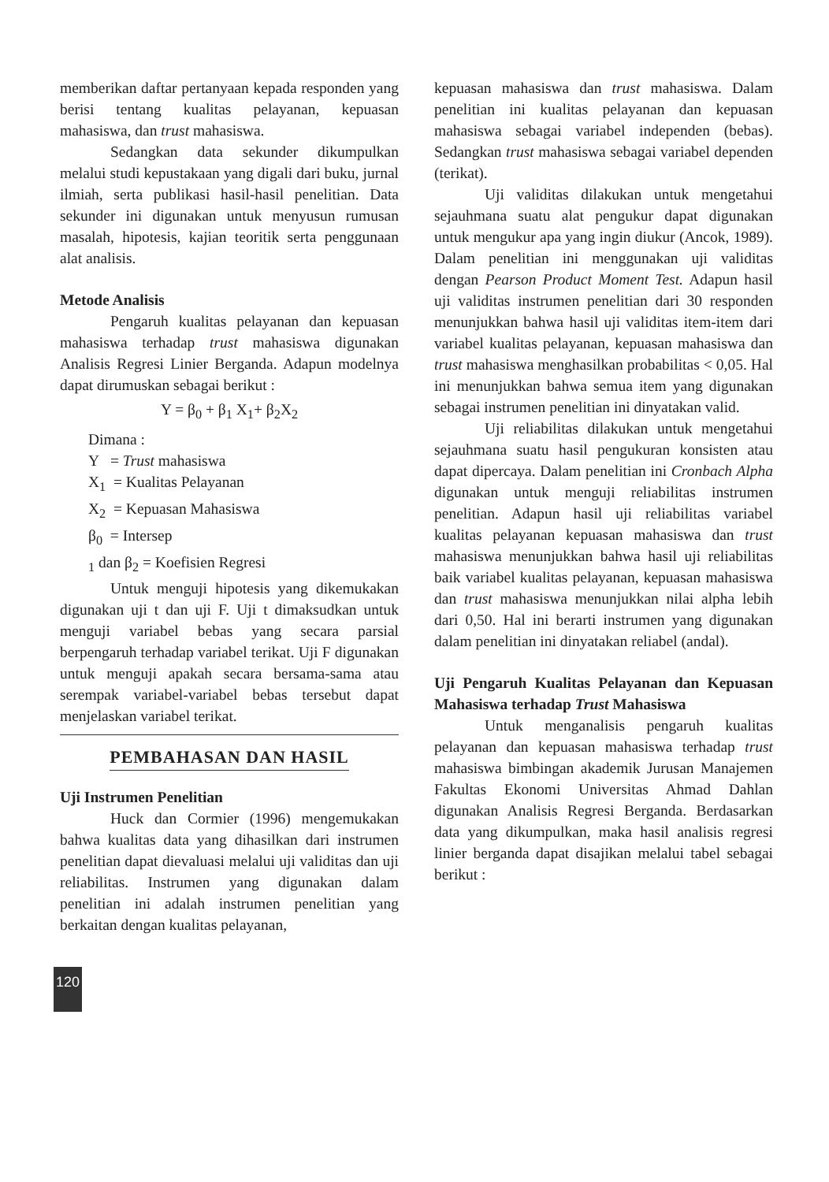memberikan daftar pertanyaan kepada responden yang berisi tentang kualitas pelayanan, kepuasan mahasiswa, dan trust mahasiswa.
Sedangkan data sekunder dikumpulkan melalui studi kepustakaan yang digali dari buku, jurnal ilmiah, serta publikasi hasil-hasil penelitian. Data sekunder ini digunakan untuk menyusun rumusan masalah, hipotesis, kajian teoritik serta penggunaan alat analisis.
Metode Analisis
Pengaruh kualitas pelayanan dan kepuasan mahasiswa terhadap trust mahasiswa digunakan Analisis Regresi Linier Berganda. Adapun modelnya dapat dirumuskan sebagai berikut :
Y = β<sub>0</sub> + β<sub>1</sub> X<sub>1</sub>+ β<sub>2</sub>X<sub>2</sub>
Dimana :
Y = Trust mahasiswa
X<sub>1</sub> = Kualitas Pelayanan
X<sub>2</sub> = Kepuasan Mahasiswa
β<sub>0</sub> = Intersep
<sub>1</sub> dan β<sub>2</sub> = Koefisien Regresi
Untuk menguji hipotesis yang dikemukakan digunakan uji t dan uji F. Uji t dimaksudkan untuk menguji variabel bebas yang secara parsial berpengaruh terhadap variabel terikat. Uji F digunakan untuk menguji apakah secara bersama-sama atau serempak variabel-variabel bebas tersebut dapat menjelaskan variabel terikat.
PEMBAHASAN DAN HASIL
Uji Instrumen Penelitian
Huck dan Cormier (1996) mengemukakan bahwa kualitas data yang dihasilkan dari instrumen penelitian dapat dievaluasi melalui uji validitas dan uji reliabilitas. Instrumen yang digunakan dalam penelitian ini adalah instrumen penelitian yang berkaitan dengan kualitas pelayanan,
kepuasan mahasiswa dan trust mahasiswa. Dalam penelitian ini kualitas pelayanan dan kepuasan mahasiswa sebagai variabel independen (bebas). Sedangkan trust mahasiswa sebagai variabel dependen (terikat).
Uji validitas dilakukan untuk mengetahui sejauhmana suatu alat pengukur dapat digunakan untuk mengukur apa yang ingin diukur (Ancok, 1989). Dalam penelitian ini menggunakan uji validitas dengan Pearson Product Moment Test. Adapun hasil uji validitas instrumen penelitian dari 30 responden menunjukkan bahwa hasil uji validitas item-item dari variabel kualitas pelayanan, kepuasan mahasiswa dan trust mahasiswa menghasilkan probabilitas < 0,05. Hal ini menunjukkan bahwa semua item yang digunakan sebagai instrumen penelitian ini dinyatakan valid.
Uji reliabilitas dilakukan untuk mengetahui sejauhmana suatu hasil pengukuran konsisten atau dapat dipercaya. Dalam penelitian ini Cronbach Alpha digunakan untuk menguji reliabilitas instrumen penelitian. Adapun hasil uji reliabilitas variabel kualitas pelayanan kepuasan mahasiswa dan trust mahasiswa menunjukkan bahwa hasil uji reliabilitas baik variabel kualitas pelayanan, kepuasan mahasiswa dan trust mahasiswa menunjukkan nilai alpha lebih dari 0,50. Hal ini berarti instrumen yang digunakan dalam penelitian ini dinyatakan reliabel (andal).
Uji Pengaruh Kualitas Pelayanan dan Kepuasan Mahasiswa terhadap Trust Mahasiswa
Untuk menganalisis pengaruh kualitas pelayanan dan kepuasan mahasiswa terhadap trust mahasiswa bimbingan akademik Jurusan Manajemen Fakultas Ekonomi Universitas Ahmad Dahlan digunakan Analisis Regresi Berganda. Berdasarkan data yang dikumpulkan, maka hasil analisis regresi linier berganda dapat disajikan melalui tabel sebagai berikut :
120